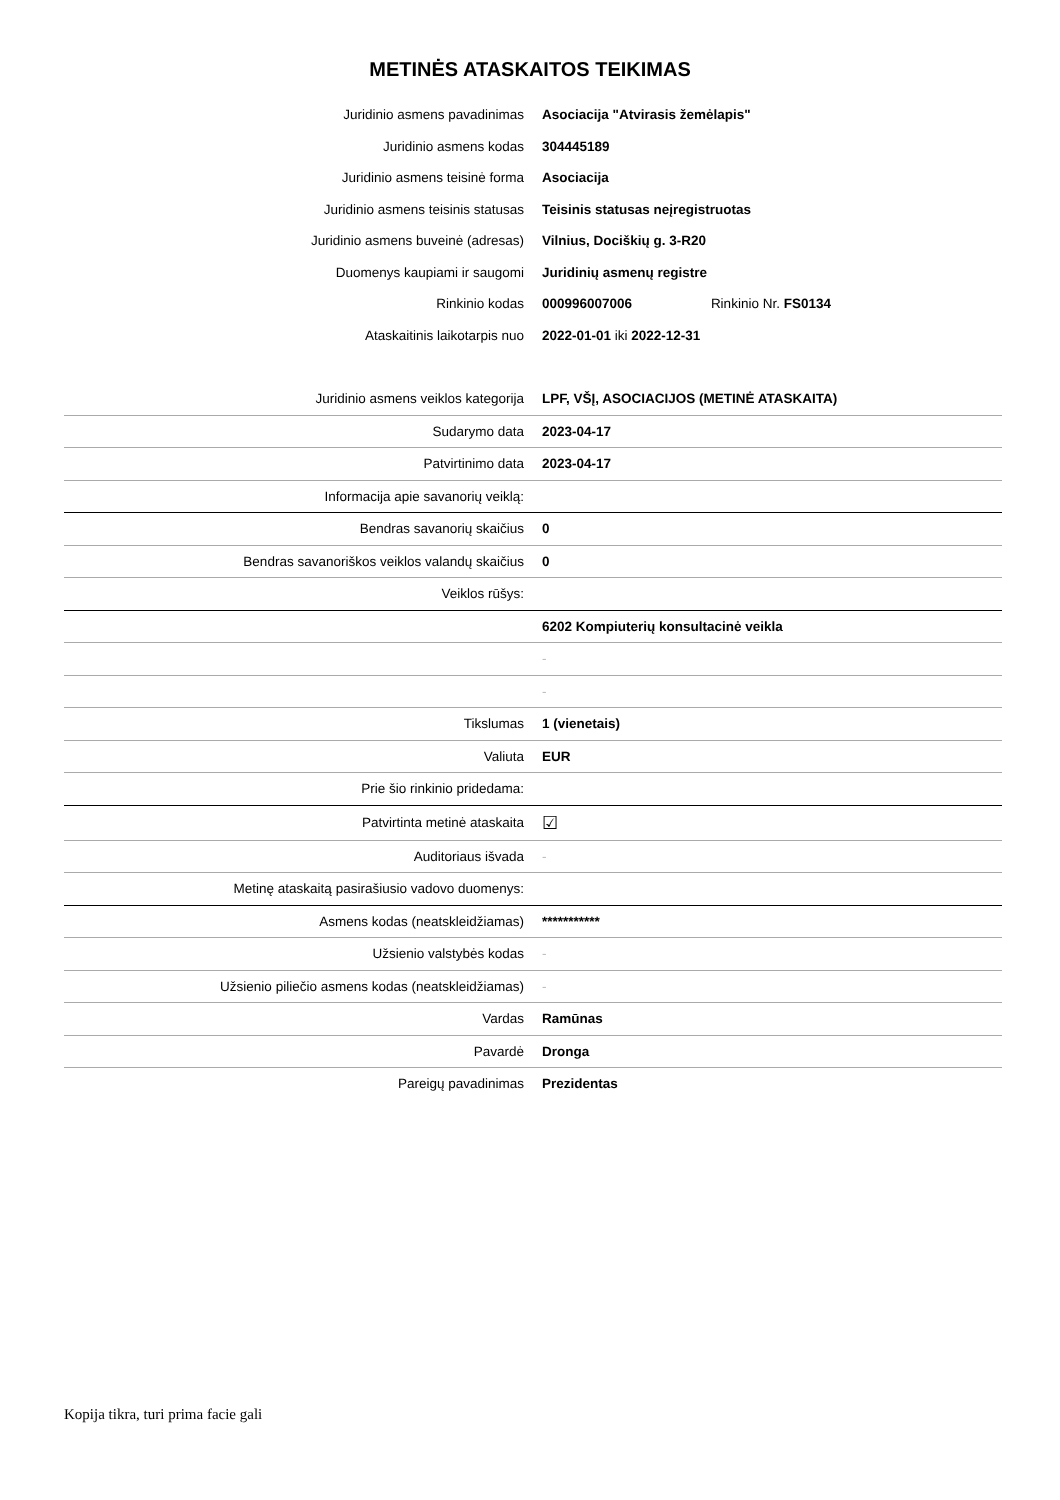METINĖS ATASKAITOS TEIKIMAS
| Juridinio asmens pavadinimas | Asociacija "Atvirasis žemėlapis" |
| Juridinio asmens kodas | 304445189 |
| Juridinio asmens teisinė forma | Asociacija |
| Juridinio asmens teisinis statusas | Teisinis statusas neįregistruotas |
| Juridinio asmens buveinė (adresas) | Vilnius, Dociškių g. 3-R20 |
| Duomenys kaupiami ir saugomi | Juridinių asmenų registre |
| Rinkinio kodas | 000996007006 Rinkinio Nr. FS0134 |
| Ataskaitinis laikotarpis nuo | 2022-01-01 iki 2022-12-31 |
| Juridinio asmens veiklos kategorija | LPF, VŠĮ, ASOCIACIJOS (METINĖ ATASKAITA) |
| Sudarymo data | 2023-04-17 |
| Patvirtinimo data | 2023-04-17 |
| Informacija apie savanorių veiklą: | |
| Bendras savanorių skaičius | 0 |
| Bendras savanoriškos veiklos valandų skaičius | 0 |
| Veiklos rūšys: | |
| | 6202 Kompiuterių konsultacinė veikla |
| | - |
| | - |
| Tikslumas | 1 (vienetais) |
| Valiuta | EUR |
| Prie šio rinkinio pridedama: | |
| Patvirtinta metinė ataskaita | ☑ |
| Auditoriaus išvada | - |
| Metinę ataskaitą pasirašiusio vadovo duomenys: | |
| Asmens kodas (neatskleidžiamas) | *********** |
| Užsienio valstybės kodas | - |
| Užsienio piliečio asmens kodas (neatskleidžiamas) | - |
| Vardas | Ramūnas |
| Pavardė | Dronga |
| Pareigų pavadinimas | Prezidentas |
Kopija tikra, turi prima facie gali